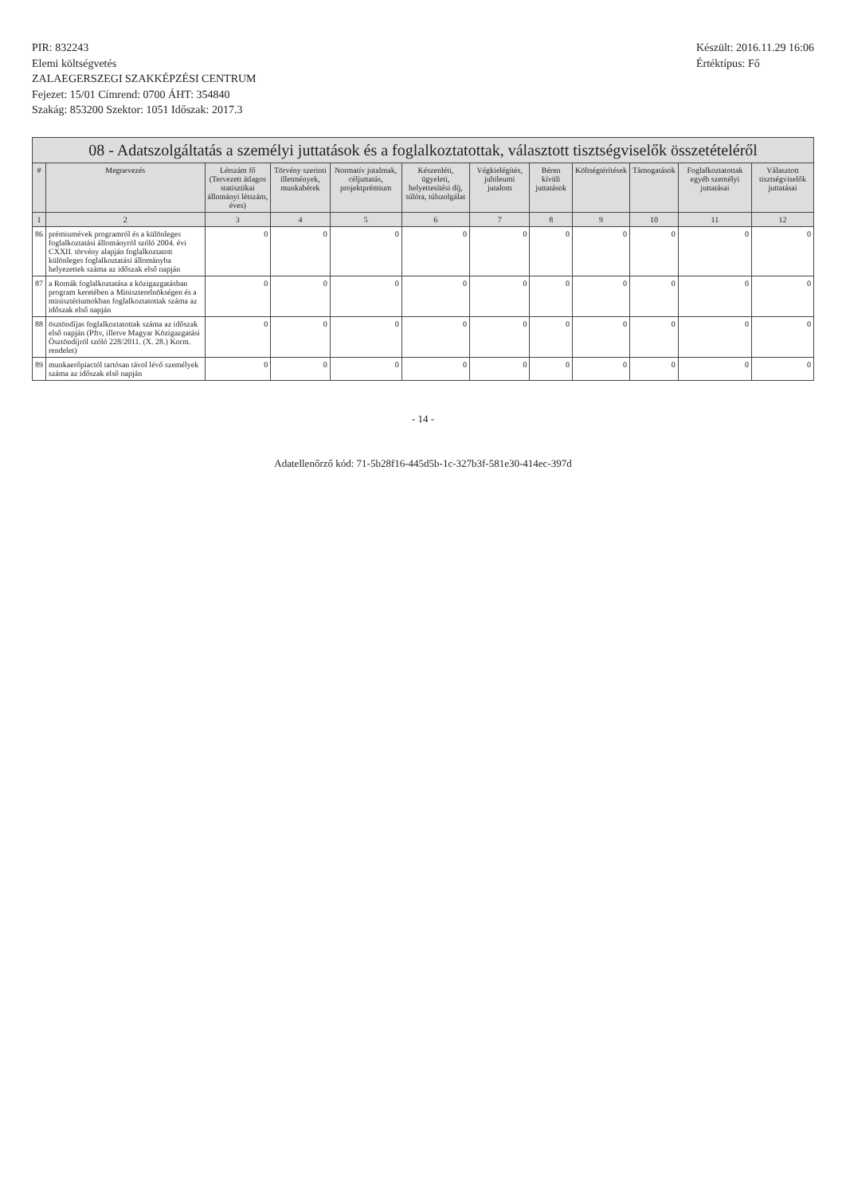PIR: 832243
Elemi költségvetés
ZALAEGERSZEGI SZAKKÉPZÉSI CENTRUM
Fejezet: 15/01 Címrend: 0700 ÁHT: 354840
Szakág: 853200 Szektor: 1051 Időszak: 2017.3
Készült: 2016.11.29 16:06
Értéktípus: Fő
08 - Adatszolgáltatás a személyi juttatások és a foglalkoztatottak, választott tisztségviselők összetételéről
| # | Megnevezés | Létszám fő (Tervezett átlagos statisztikai állományi létszám, éves) | Törvény szerinti illetmények, munkabérek | Normatív jutalmak, céljuttatás, projektprémium | Készenléti, ügyeleti, helyettesítési díj, túlóra, túlszolgálat | Végkielégítés, jubileumi jutalom | Béren kívüli juttatások | Költségtérítések | Támogatások | Foglalkoztatottak egyéb személyi juttatásai | Választott tisztségviselők juttatásai |
| --- | --- | --- | --- | --- | --- | --- | --- | --- | --- | --- | --- |
| 1 | 2 | 3 | 4 | 5 | 6 | 7 | 8 | 9 | 10 | 11 | 12 |
| 86 | prémiumévek programról és a különleges foglalkoztatási állományról szóló 2004. évi CXXII. törvény alapján foglalkoztatott különleges foglalkoztatási állományba helyezettek száma az időszak első napján | 0 | 0 | 0 | 0 | 0 | 0 | 0 | 0 | 0 | 0 |
| 87 | a Romák foglalkoztatása a közigazgatásban program keretében a Miniszterelnökségen és a minisztériumokban foglalkoztatottak száma az időszak első napján | 0 | 0 | 0 | 0 | 0 | 0 | 0 | 0 | 0 | 0 |
| 88 | ösztöndíjas foglalkoztatottak száma az időszak első napján (Pftv, illetve Magyar Közigazgatási Ösztöndíjról szóló 228/2011. (X. 28.) Korm. rendelet) | 0 | 0 | 0 | 0 | 0 | 0 | 0 | 0 | 0 | 0 |
| 89 | munkaerőpiactól tartósan távol lévő személyek száma az időszak első napján | 0 | 0 | 0 | 0 | 0 | 0 | 0 | 0 | 0 | 0 |
- 14 -
Adatellenőrző kód: 71-5b28f16-445d5b-1c-327b3f-581e30-414ec-397d